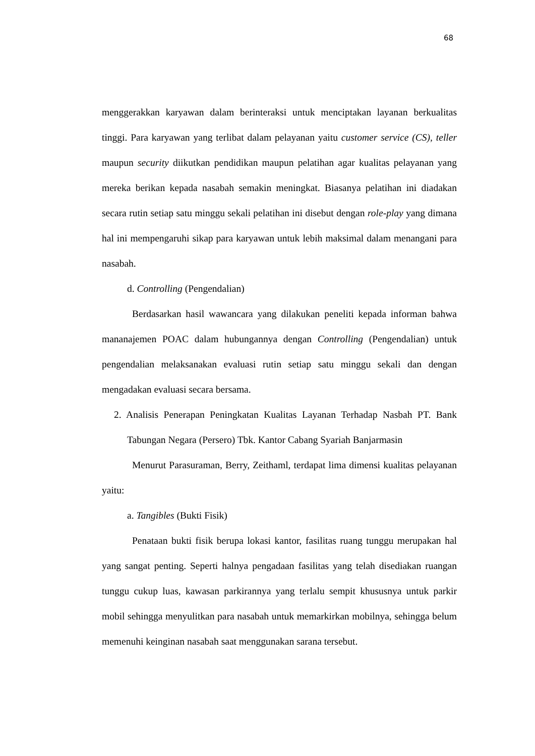68
menggerakkan karyawan dalam berinteraksi untuk menciptakan layanan berkualitas tinggi. Para karyawan yang terlibat dalam pelayanan yaitu customer service (CS), teller maupun security diikutkan pendidikan maupun pelatihan agar kualitas pelayanan yang mereka berikan kepada nasabah semakin meningkat. Biasanya pelatihan ini diadakan secara rutin setiap satu minggu sekali pelatihan ini disebut dengan role-play yang dimana hal ini mempengaruhi sikap para karyawan untuk lebih maksimal dalam menangani para nasabah.
d. Controlling (Pengendalian)
Berdasarkan hasil wawancara yang dilakukan peneliti kepada informan bahwa mananajemen POAC dalam hubungannya dengan Controlling (Pengendalian) untuk pengendalian melaksanakan evaluasi rutin setiap satu minggu sekali dan dengan mengadakan evaluasi secara bersama.
2. Analisis Penerapan Peningkatan Kualitas Layanan Terhadap Nasbah PT. Bank Tabungan Negara (Persero) Tbk. Kantor Cabang Syariah Banjarmasin
Menurut Parasuraman, Berry, Zeithaml, terdapat lima dimensi kualitas pelayanan yaitu:
a. Tangibles (Bukti Fisik)
Penataan bukti fisik berupa lokasi kantor, fasilitas ruang tunggu merupakan hal yang sangat penting. Seperti halnya pengadaan fasilitas yang telah disediakan ruangan tunggu cukup luas, kawasan parkirannya yang terlalu sempit khususnya untuk parkir mobil sehingga menyulitkan para nasabah untuk memarkirkan mobilnya, sehingga belum memenuhi keinginan nasabah saat menggunakan sarana tersebut.